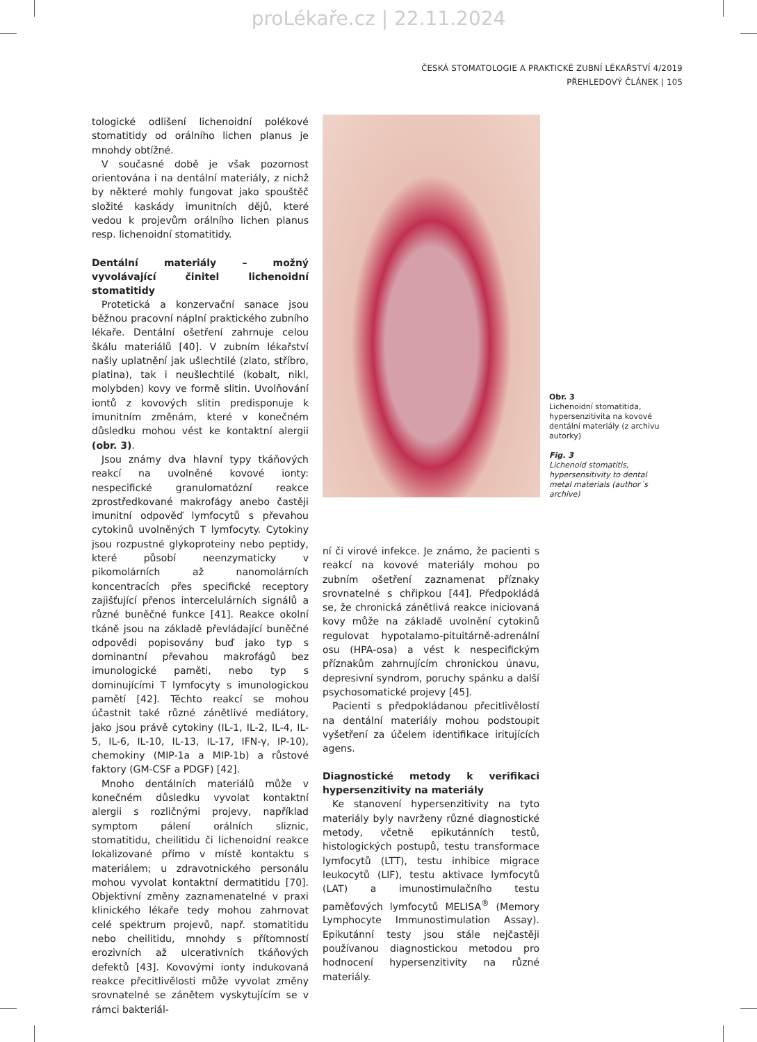proLékaře.cz | 22.11.2024
ČESKÁ STOMATOLOGIE A PRAKTICKÉ ZUBNÍ LÉKAŘSTVÍ 4/2019
PŘEHLEDOVÝ ČLÁNEK | 105
tologické odlišení lichenoidní polékové stomatitidy od orálního lichen planus je mnohdy obtížné.
V současné době je však pozornost orientována i na dentální materiály, z nichž by některé mohly fungovat jako spouštěč složité kaskády imunitních dějů, které vedou k projevům orálního lichen planus resp. lichenoidní stomatitidy.
Dentální materiály – možný vyvolávající činitel lichenoidní stomatitidy
Protetická a konzervační sanace jsou běžnou pracovní náplní praktického zubního lékaře. Dentální ošetření zahrnuje celou škálu materiálů [40]. V zubním lékařství našly uplatnění jak ušlechtilé (zlato, stříbro, platina), tak i neušlechtilé (kobalt, nikl, molybden) kovy ve formě slitin. Uvolňování iontů z kovových slitin predisponuje k imunitním změnám, které v konečném důsledku mohou vést ke kontaktní alergii (obr. 3).
Jsou známy dva hlavní typy tkáňových reakcí na uvolněné kovové ionty: nespecifické granulomatózní reakce zprostředkované makrofágy anebo častěji imunitní odpověď lymfocytů s převahou cytokinů uvolněných T lymfocyty. Cytokiny jsou rozpustné glykoproteiny nebo peptidy, které působí neenzymaticky v pikomolárních až nanomolárních koncentracích přes specifické receptory zajišťující přenos intercelulárních signálů a různé buněčné funkce [41]. Reakce okolní tkáně jsou na základě převládající buněčné odpovědi popisovány buď jako typ s dominantní převahou makrofágů bez imunologické paměti, nebo typ s dominujícími T lymfocyty s imunologickou pamětí [42]. Těchto reakcí se mohou účastnit také různé zánětlivé mediátory, jako jsou právě cytokiny (IL-1, IL-2, IL-4, IL-5, IL-6, IL-10, IL-13, IL-17, IFN-γ, IP-10), chemokiny (MIP-1a a MIP-1b) a růstové faktory (GM-CSF a PDGF) [42].
Mnoho dentálních materiálů může v konečném důsledku vyvolat kontaktní alergii s rozličnými projevy, například symptom pálení orálních sliznic, stomatitidu, cheilitidu či lichenoidní reakce lokalizované přímo v místě kontaktu s materiálem; u zdravotnického personálu mohou vyvolat kontaktní dermatitidu [70]. Objektivní změny zaznamenatelné v praxi klinického lékaře tedy mohou zahrnovat celé spektrum projevů, např. stomatitidu nebo cheilitidu, mnohdy s přítomností erozivních až ulcerativních tkáňových defektů [43]. Kovovými ionty indukovaná reakce přecitlivělosti může vyvolat změny srovnatelné se zánětem vyskytujícím se v rámci bakteriál-
ní či virové infekce. Je známo, že pacienti s reakcí na kovové materiály mohou po zubním ošetření zaznamenat příznaky srovnatelné s chřipkou [44]. Předpokládá se, že chronická zánětlivá reakce iniciovaná kovy může na základě uvolnění cytokinů regulovat hypotalamo-pituitárně-adrenální osu (HPA-osa) a vést k nespecifickým příznakům zahrnujícím chronickou únavu, depresivní syndrom, poruchy spánku a další psychosomatické projevy [45].
Pacienti s předpokládanou přecitlivělostí na dentální materiály mohou podstoupit vyšetření za účelem identifikace iritujících agens.
Diagnostické metody k verifikaci hypersenzitivity na materiály
Ke stanovení hypersenzitivity na tyto materiály byly navrženy různé diagnostické metody, včetně epikutánních testů, histologických postupů, testu transformace lymfocytů (LTT), testu inhibice migrace leukocytů (LIF), testu aktivace lymfocytů (LAT) a imunostimulačního testu paměťových lymfocytů MELISA<sup>®</sup> (Memory Lymphocyte Immunostimulation Assay). Epikutánní testy jsou stále nejčastěji používanou diagnostickou metodou pro hodnocení hypersenzitivity na různé materiály.
Obr. 3
Lichenoidní stomatitida, hypersenzitivita na kovové dentální materiály (z archivu autorky)
Fig. 3
Lichenoid stomatitis, hypersensitivity to dental metal materials (author´s archive)